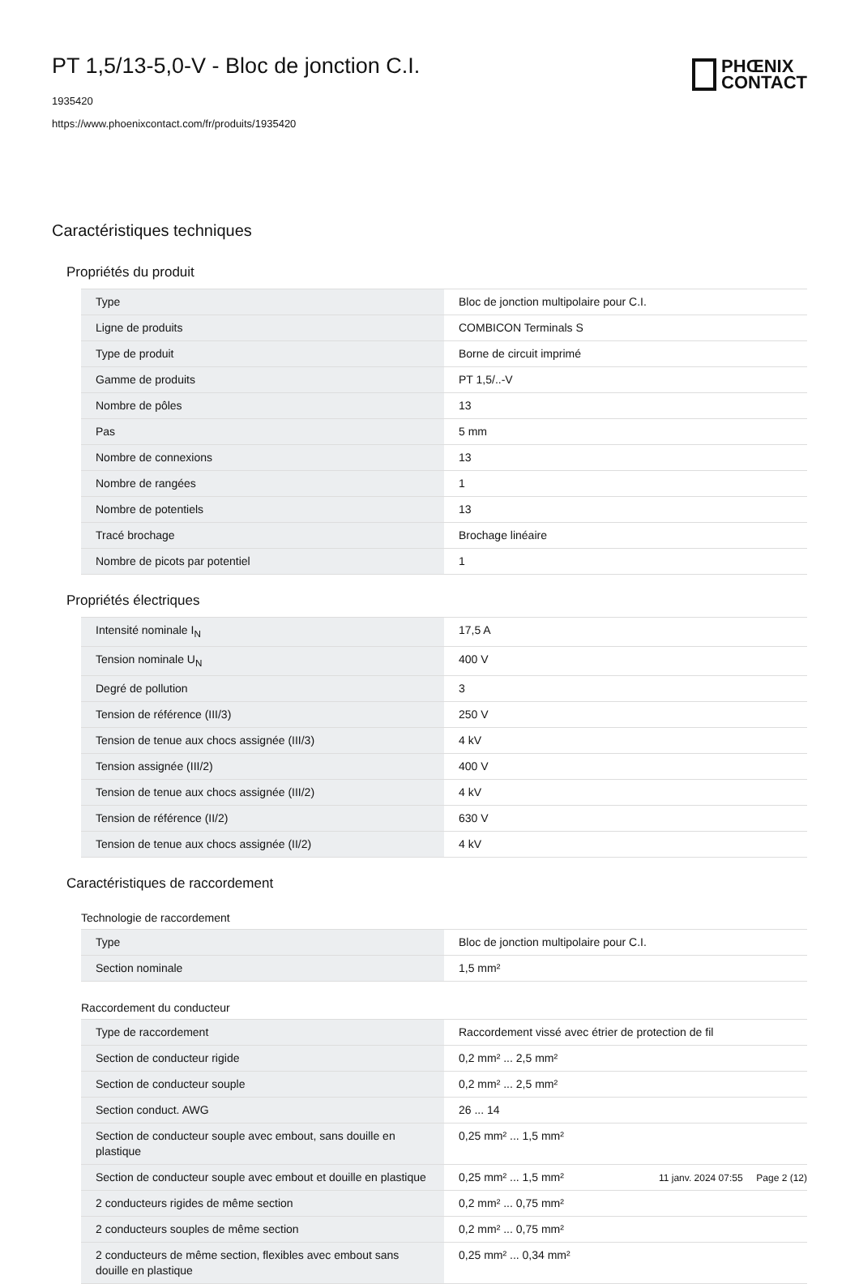PT 1,5/13-5,0-V - Bloc de jonction C.I.
1935420
https://www.phoenixcontact.com/fr/produits/1935420
PHŒNIX
CONTACT
Caractéristiques techniques
Propriétés du produit
| Type | Bloc de jonction multipolaire pour C.I. |
| Ligne de produits | COMBICON Terminals S |
| Type de produit | Borne de circuit imprimé |
| Gamme de produits | PT 1,5/..-V |
| Nombre de pôles | 13 |
| Pas | 5 mm |
| Nombre de connexions | 13 |
| Nombre de rangées | 1 |
| Nombre de potentiels | 13 |
| Tracé brochage | Brochage linéaire |
| Nombre de picots par potentiel | 1 |
Propriétés électriques
| Intensité nominale I<sub>N</sub> | 17,5 A |
| Tension nominale U<sub>N</sub> | 400 V |
| Degré de pollution | 3 |
| Tension de référence (III/3) | 250 V |
| Tension de tenue aux chocs assignée (III/3) | 4 kV |
| Tension assignée (III/2) | 400 V |
| Tension de tenue aux chocs assignée (III/2) | 4 kV |
| Tension de référence (II/2) | 630 V |
| Tension de tenue aux chocs assignée (II/2) | 4 kV |
Caractéristiques de raccordement
Technologie de raccordement
| Type | Bloc de jonction multipolaire pour C.I. |
| Section nominale | 1,5 mm² |
Raccordement du conducteur
| Type de raccordement | Raccordement vissé avec étrier de protection de fil |
| Section de conducteur rigide | 0,2 mm² ... 2,5 mm² |
| Section de conducteur souple | 0,2 mm² ... 2,5 mm² |
| Section conduct. AWG | 26 ... 14 |
| Section de conducteur souple avec embout, sans douille en plastique | 0,25 mm² ... 1,5 mm² |
| Section de conducteur souple avec embout et douille en plastique | 0,25 mm² ... 1,5 mm² |
| 2 conducteurs rigides de même section | 0,2 mm² ... 0,75 mm² |
| 2 conducteurs souples de même section | 0,2 mm² ... 0,75 mm² |
| 2 conducteurs de même section, flexibles avec embout sans douille en plastique | 0,25 mm² ... 0,34 mm² |
11 janv. 2024 07:55 Page 2 (12)